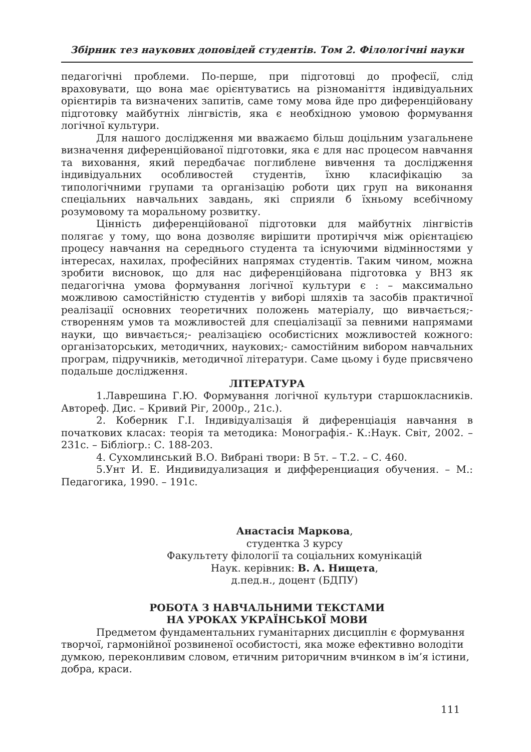Збірник тез наукових доповідей студентів. Том 2. Філологічні науки
педагогічні проблеми. По-перше, при підготовці до професії, слід враховувати, що вона має орієнтуватись на різноманіття індивідуальних орієнтирів та визначених запитів, саме тому мова йде про диференційовану підготовку майбутніх лінгвістів, яка є необхідною умовою формування логічної культури.
Для нашого дослідження ми вважаємо більш доцільним узагальнене визначення диференційованої підготовки, яка є для нас процесом навчання та виховання, який передбачає поглиблене вивчення та дослідження індивідуальних особливостей студентів, їхню класифікацію за типологічними групами та організацію роботи цих груп на виконання спеціальних навчальних завдань, які сприяли б їхньому всебічному розумовому та моральному розвитку.
Цінність диференційованої підготовки для майбутніх лінгвістів полягає у тому, що вона дозволяє вирішити протиріччя між орієнтацією процесу навчання на середнього студента та існуючими відмінностями у інтересах, нахилах, професійних напрямах студентів. Таким чином, можна зробити висновок, що для нас диференційована підготовка у ВНЗ як педагогічна умова формування логічної культури є : – максимально можливою самостійністю студентів у виборі шляхів та засобів практичної реалізації основних теоретичних положень матеріалу, що вивчається;- створенням умов та можливостей для спеціалізації за певними напрямами науки, що вивчається;- реалізацією особистісних можливостей кожного: організаторських, методичних, наукових;- самостійним вибором навчальних програм, підручників, методичної літератури. Саме цьому і буде присвячено подальше дослідження.
ЛІТЕРАТУРА
1.Лаврешина Г.Ю. Формування логічної культури старшокласників. Автореф. Дис. – Кривий Ріг, 2000р., 21с.).
2. Коберник Г.І. Індивідуалізація й диференціація навчання в початкових класах: теорія та методика: Монографія.- К.:Наук. Світ, 2002. – 231с. – Бібліогр.: С. 188-203.
4. Сухомлинський В.О. Вибрані твори: В 5т. – Т.2. – С. 460.
5.Унт И. Е. Индивидуализация и дифференциация обучения. – М.: Педагогика, 1990. – 191с.
Анастасія Маркова,
студентка 3 курсу
Факультету філології та соціальних комунікацій
Наук. керівник: В. А. Нищета,
д.пед.н., доцент (БДПУ)
РОБОТА З НАВЧАЛЬНИМИ ТЕКСТАМИ
НА УРОКАХ УКРАЇНСЬКОЇ МОВИ
Предметом фундаментальних гуманітарних дисциплін є формування творчої, гармонійної розвиненої особистості, яка може ефективно володіти думкою, переконливим словом, етичним риторичним вчинком в ім’я істини, добра, краси.
111